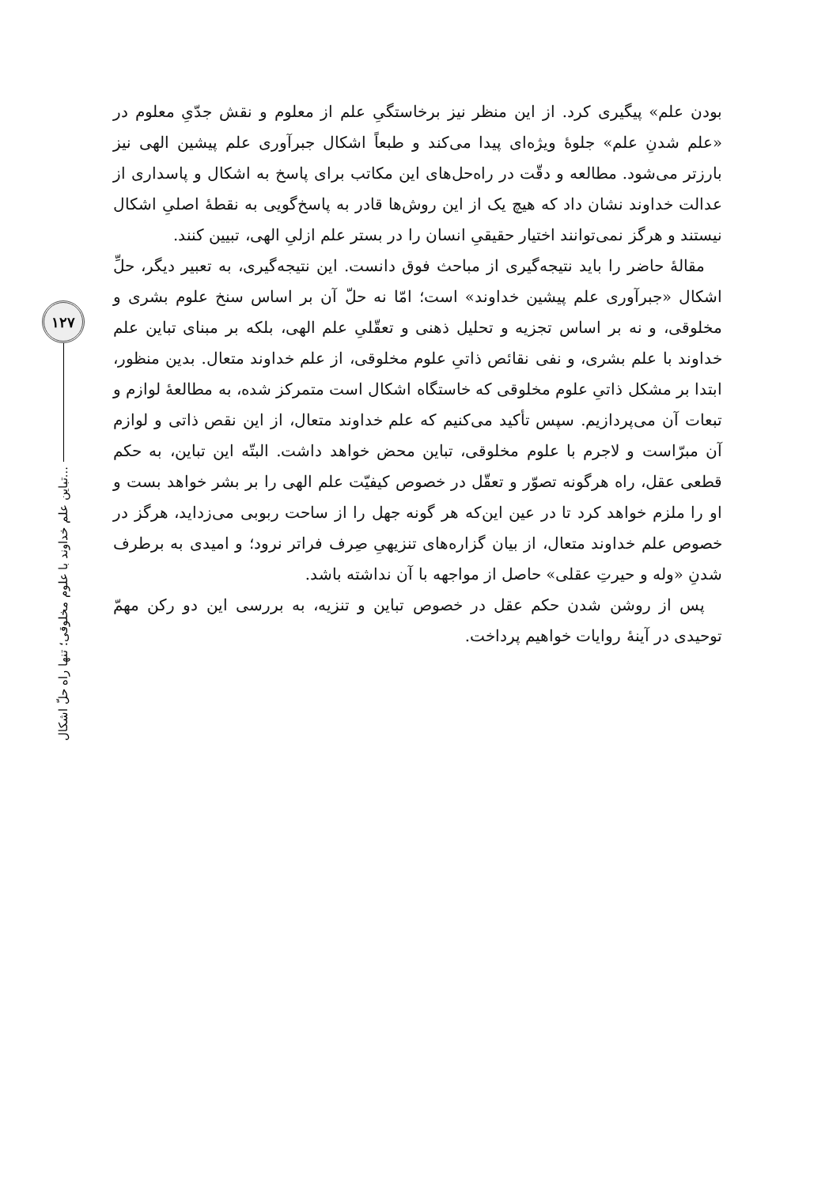۱۲۷
تباین علم خداوند با علوم مخلوقی؛ تنها راه حلّ اشکال...
بودن علم» پیگیری کرد. از این منظر نیز برخاستگیِ علم از معلوم و نقش جدّیِ معلوم در «علم شدنِ علم» جلوهٔ ویژه‌ای پیدا می‌کند و طبعاً اشکال جبرآوری علم پیشین الهی نیز بارزتر می‌شود. مطالعه و دقّت در راه‌حل‌های این مکاتب برای پاسخ به اشکال و پاسداری از عدالت خداوند نشان داد که هیچ یک از این روش‌ها قادر به پاسخ‌گویی به نقطهٔ اصلیِ اشکال نیستند و هرگز نمی‌توانند اختیار حقیقیِ انسان را در بستر علم ازلیِ الهی، تبیین کنند.
مقالهٔ حاضر را باید نتیجه‌گیری از مباحث فوق دانست. این نتیجه‌گیری، به تعبیر دیگر، حلِّ اشکال «جبرآوری علم پیشین خداوند» است؛ امّا نه حلّ آن بر اساس سنخ علوم بشری و مخلوقی، و نه بر اساس تجزیه و تحلیل ذهنی و تعقّلیِ علم الهی، بلکه بر مبنای تباین علم خداوند با علم بشری، و نفی نقائص ذاتیِ علوم مخلوقی، از علم خداوند متعال. بدین منظور، ابتدا بر مشکل ذاتیِ علوم مخلوقی که خاستگاه اشکال است متمرکز شده، به مطالعهٔ لوازم و تبعات آن می‌پردازیم. سپس تأکید می‌کنیم که علم خداوند متعال، از این نقص ذاتی و لوازم آن مبرّاست و لاجرم با علوم مخلوقی، تباین محض خواهد داشت. البتّه این تباین، به حکم قطعی عقل، راه هرگونه تصوّر و تعقّل در خصوص کیفیّت علم الهی را بر بشر خواهد بست و او را ملزم خواهد کرد تا در عین این‌که هر گونه جهل را از ساحت ربوبی می‌زداید، هرگز در خصوص علم خداوند متعال، از بیان گزاره‌های تنزیهیِ صِرف فراتر نرود؛ و امیدی به برطرف شدنِ «وله و حیرتِ عقلی» حاصل از مواجهه با آن نداشته باشد.
پس از روشن شدن حکم عقل در خصوص تباین و تنزیه، به بررسی این دو رکن مهمّ توحیدی در آینهٔ روایات خواهیم پرداخت.